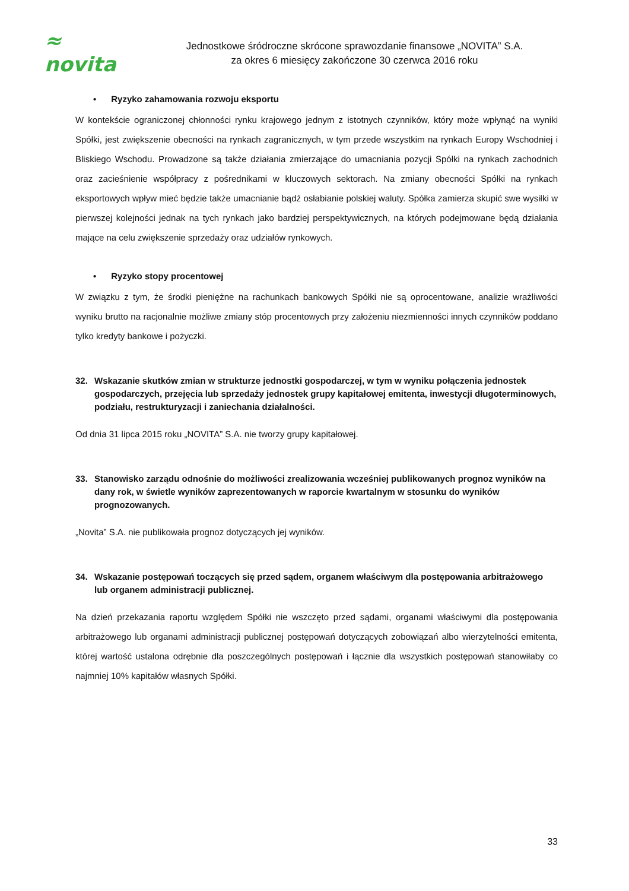≈ novita
Jednostkowe śródroczne skrócone sprawozdanie finansowe „NOVITA” S.A.
za okres 6 miesięcy zakończone 30 czerwca 2016 roku
• Ryzyko zahamowania rozwoju eksportu
W kontekście ograniczonej chłonności rynku krajowego jednym z istotnych czynników, który może wpłynąć na wyniki Spółki, jest zwiększenie obecności na rynkach zagranicznych, w tym przede wszystkim na rynkach Europy Wschodniej i Bliskiego Wschodu. Prowadzone są także działania zmierzające do umacniania pozycji Spółki na rynkach zachodnich oraz zacieśnienie współpracy z pośrednikami w kluczowych sektorach. Na zmiany obecności Spółki na rynkach eksportowych wpływ mieć będzie także umacnianie bądź osłabianie polskiej waluty. Spółka zamierza skupić swe wysiłki w pierwszej kolejności jednak na tych rynkach jako bardziej perspektywicznych, na których podejmowane będą działania mające na celu zwiększenie sprzedaży oraz udziałów rynkowych.
• Ryzyko stopy procentowej
W związku z tym, że środki pieniężne na rachunkach bankowych Spółki nie są oprocentowane, analizie wrażliwości wyniku brutto na racjonalnie możliwe zmiany stóp procentowych przy założeniu niezmienności innych czynników poddano tylko kredyty bankowe i pożyczki.
32. Wskazanie skutków zmian w strukturze jednostki gospodarczej, w tym w wyniku połączenia jednostek gospodarczych, przejęcia lub sprzedaży jednostek grupy kapitałowej emitenta, inwestycji długoterminowych, podziału, restrukturyzacji i zaniechania działalności.
Od dnia 31 lipca 2015 roku „NOVITA” S.A. nie tworzy grupy kapitałowej.
33. Stanowisko zarządu odnośnie do możliwości zrealizowania wcześniej publikowanych prognoz wyników na dany rok, w świetle wyników zaprezentowanych w raporcie kwartalnym w stosunku do wyników prognozowanych.
„Novita” S.A. nie publikowała prognoz dotyczących jej wyników.
34. Wskazanie postępowań toczących się przed sądem, organem właściwym dla postępowania arbitrażowego lub organem administracji publicznej.
Na dzień przekazania raportu względem Spółki nie wszczęto przed sądami, organami właściwymi dla postępowania arbitrażowego lub organami administracji publicznej postępowań dotyczących zobowiązań albo wierzytelności emitenta, której wartość ustalona odrębnie dla poszczególnych postępowań i łącznie dla wszystkich postępowań stanowiłaby co najmniej 10% kapitałów własnych Spółki.
33